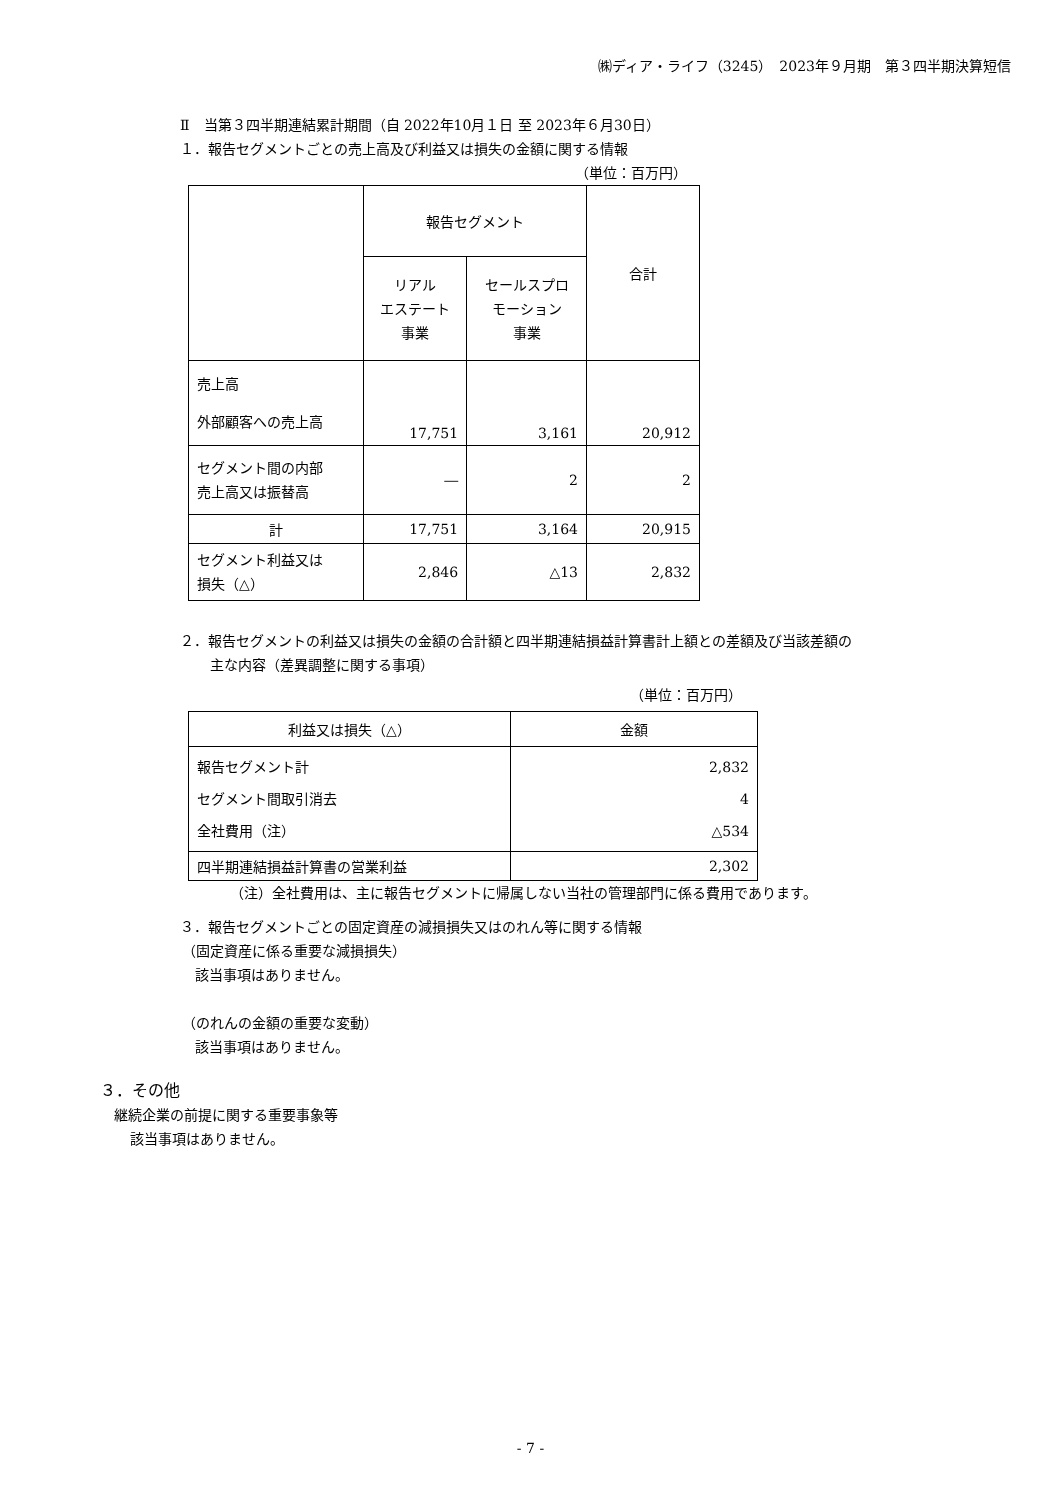㈱ディア・ライフ（3245）　2023年９月期　第３四半期決算短信
Ⅱ　当第３四半期連結累計期間（自 2022年10月１日 至 2023年６月30日）
１．報告セグメントごとの売上高及び利益又は損失の金額に関する情報
（単位：百万円）
| | 報告セグメント | | 合計 |
| --- | --- | --- | --- |
| | リアル エステート 事業 | セールスプロ モーション 事業 | |
| 売上高 外部顧客への売上高 | 17,751 | 3,161 | 20,912 |
| セグメント間の内部 売上高又は振替高 | ― | 2 | 2 |
| 計 | 17,751 | 3,164 | 20,915 |
| セグメント利益又は 損失（△） | 2,846 | △13 | 2,832 |
２．報告セグメントの利益又は損失の金額の合計額と四半期連結損益計算書計上額との差額及び当該差額の
主な内容（差異調整に関する事項）
（単位：百万円）
| 利益又は損失（△） | 金額 |
| --- | --- |
| 報告セグメント計 セグメント間取引消去 全社費用（注） | 2,832 4 △534 |
| 四半期連結損益計算書の営業利益 | 2,302 |
（注）全社費用は、主に報告セグメントに帰属しない当社の管理部門に係る費用であります。
３．報告セグメントごとの固定資産の減損損失又はのれん等に関する情報
（固定資産に係る重要な減損損失）
該当事項はありません。
（のれんの金額の重要な変動）
該当事項はありません。
３．その他
継続企業の前提に関する重要事象等
該当事項はありません。
- 7 -